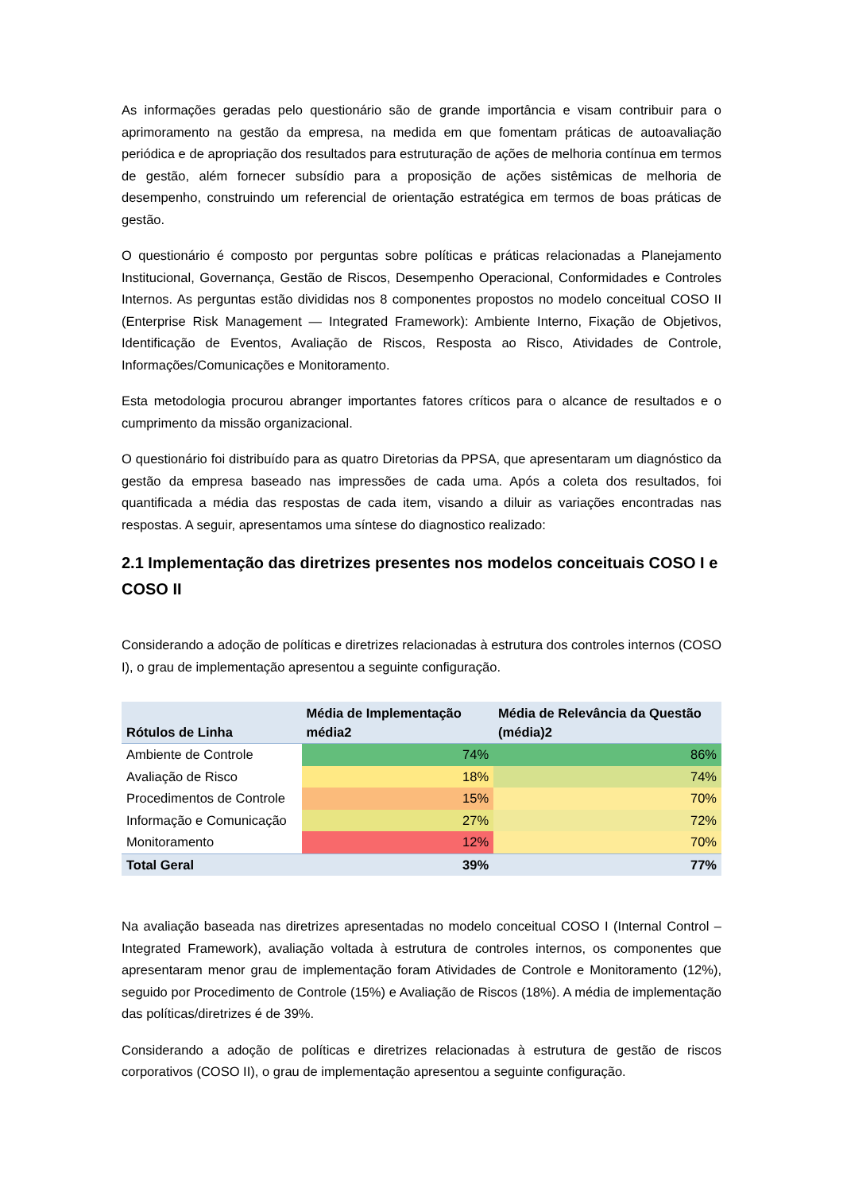As informações geradas pelo questionário são de grande importância e visam contribuir para o aprimoramento na gestão da empresa, na medida em que fomentam práticas de autoavaliação periódica e de apropriação dos resultados para estruturação de ações de melhoria contínua em termos de gestão, além fornecer subsídio para a proposição de ações sistêmicas de melhoria de desempenho, construindo um referencial de orientação estratégica em termos de boas práticas de gestão.
O questionário é composto por perguntas sobre políticas e práticas relacionadas a Planejamento Institucional, Governança, Gestão de Riscos, Desempenho Operacional, Conformidades e Controles Internos. As perguntas estão divididas nos 8 componentes propostos no modelo conceitual COSO II (Enterprise Risk Management — Integrated Framework): Ambiente Interno, Fixação de Objetivos, Identificação de Eventos, Avaliação de Riscos, Resposta ao Risco, Atividades de Controle, Informações/Comunicações e Monitoramento.
Esta metodologia procurou abranger importantes fatores críticos para o alcance de resultados e o cumprimento da missão organizacional.
O questionário foi distribuído para as quatro Diretorias da PPSA, que apresentaram um diagnóstico da gestão da empresa baseado nas impressões de cada uma. Após a coleta dos resultados, foi quantificada a média das respostas de cada item, visando a diluir as variações encontradas nas respostas. A seguir, apresentamos uma síntese do diagnostico realizado:
2.1 Implementação das diretrizes presentes nos modelos conceituais COSO I e COSO II
Considerando a adoção de políticas e diretrizes relacionadas à estrutura dos controles internos (COSO I), o grau de implementação apresentou a seguinte configuração.
| Rótulos de Linha | Média de Implementação média2 | Média de Relevância da Questão (média)2 |
| --- | --- | --- |
| Ambiente de Controle | 74% | 86% |
| Avaliação de Risco | 18% | 74% |
| Procedimentos de Controle | 15% | 70% |
| Informação e Comunicação | 27% | 72% |
| Monitoramento | 12% | 70% |
| Total Geral | 39% | 77% |
Na avaliação baseada nas diretrizes apresentadas no modelo conceitual COSO I (Internal Control – Integrated Framework), avaliação voltada à estrutura de controles internos, os componentes que apresentaram menor grau de implementação foram Atividades de Controle e Monitoramento (12%), seguido por Procedimento de Controle (15%) e Avaliação de Riscos (18%). A média de implementação das políticas/diretrizes é de 39%.
Considerando a adoção de políticas e diretrizes relacionadas à estrutura de gestão de riscos corporativos (COSO II), o grau de implementação apresentou a seguinte configuração.